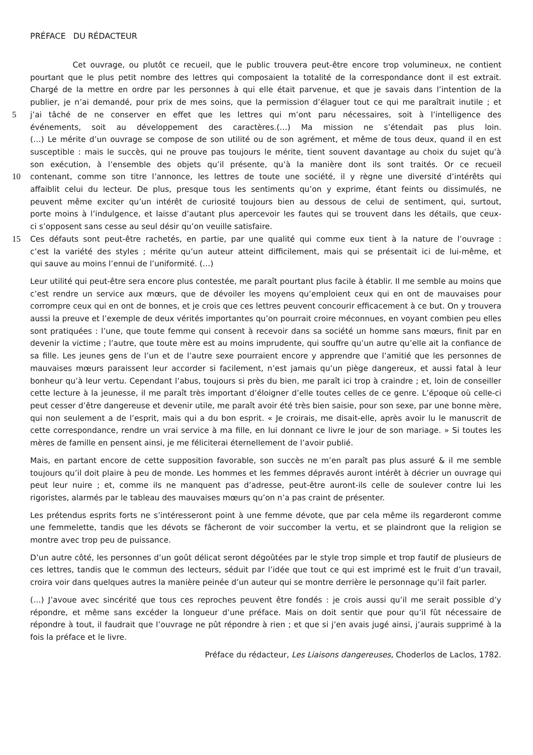PRÉFACE DU RÉDACTEUR
Cet ouvrage, ou plutôt ce recueil, que le public trouvera peut-être encore trop volumineux, ne contient
pourtant que le plus petit nombre des lettres qui composaient la totalité de la correspondance dont il est extrait.
Chargé de la mettre en ordre par les personnes à qui elle était parvenue, et que je savais dans l’intention de la
publier, je n’ai demandé, pour prix de mes soins, que la permission d’élaguer tout ce qui me paraîtrait inutile ; et
5
j’ai tâché de ne conserver en effet que les lettres qui m’ont paru nécessaires, soit à l’intelligence des
événements, soit au développement des caractères.(…) Ma mission ne s’étendait pas plus loin.
(…) Le mérite d’un ouvrage se compose de son utilité ou de son agrément, et même de tous deux, quand il en est
susceptible : mais le succès, qui ne prouve pas toujours le mérite, tient souvent davantage au choix du sujet qu’à
son exécution, à l’ensemble des objets qu’il présente, qu’à la manière dont ils sont traités. Or ce recueil
10
contenant, comme son titre l’annonce, les lettres de toute une société, il y règne une diversité d’intérêts qui
affaiblit celui du lecteur. De plus, presque tous les sentiments qu’on y exprime, étant feints ou dissimulés, ne
peuvent même exciter qu’un intérêt de curiosité toujours bien au dessous de celui de sentiment, qui, surtout,
porte moins à l’indulgence, et laisse d’autant plus apercevoir les fautes qui se trouvent dans les détails, que ceux-
ci s’opposent sans cesse au seul désir qu’on veuille satisfaire.
15
Ces défauts sont peut-être rachetés, en partie, par une qualité qui comme eux tient à la nature de l’ouvrage :
c’est la variété des styles ; mérite qu’un auteur atteint difficilement, mais qui se présentait ici de lui-même, et
qui sauve au moins l’ennui de l’uniformité. (…)
Leur utilité qui peut-être sera encore plus contestée, me paraît pourtant plus facile à établir. Il me semble au moins que c’est rendre un service aux mœurs, que de dévoiler les moyens qu’emploient ceux qui en ont de mauvaises pour corrompre ceux qui en ont de bonnes, et je crois que ces lettres peuvent concourir efficacement à ce but. On y trouvera aussi la preuve et l’exemple de deux vérités importantes qu’on pourrait croire méconnues, en voyant combien peu elles sont pratiquées : l’une, que toute femme qui consent à recevoir dans sa société un homme sans mœurs, finit par en devenir la victime ; l’autre, que toute mère est au moins imprudente, qui souffre qu’un autre qu’elle ait la confiance de sa fille. Les jeunes gens de l’un et de l’autre sexe pourraient encore y apprendre que l’amitié que les personnes de mauvaises mœurs paraissent leur accorder si facilement, n’est jamais qu’un piège dangereux, et aussi fatal à leur bonheur qu’à leur vertu. Cependant l’abus, toujours si près du bien, me paraît ici trop à craindre ; et, loin de conseiller cette lecture à la jeunesse, il me paraît très important d’éloigner d’elle toutes celles de ce genre. L’époque où celle-ci peut cesser d’être dangereuse et devenir utile, me paraît avoir été très bien saisie, pour son sexe, par une bonne mère, qui non seulement a de l’esprit, mais qui a du bon esprit. « Je croirais, me disait-elle, après avoir lu le manuscrit de cette correspondance, rendre un vrai service à ma fille, en lui donnant ce livre le jour de son mariage. » Si toutes les mères de famille en pensent ainsi, je me féliciterai éternellement de l’avoir publié.
Mais, en partant encore de cette supposition favorable, son succès ne m’en paraît pas plus assuré & il me semble toujours qu’il doit plaire à peu de monde. Les hommes et les femmes dépravés auront intérêt à décrier un ouvrage qui peut leur nuire ; et, comme ils ne manquent pas d’adresse, peut-être auront-ils celle de soulever contre lui les rigoristes, alarmés par le tableau des mauvaises mœurs qu’on n’a pas craint de présenter.
Les prétendus esprits forts ne s’intéresseront point à une femme dévote, que par cela même ils regarderont comme une femmelette, tandis que les dévots se fâcheront de voir succomber la vertu, et se plaindront que la religion se montre avec trop peu de puissance.
D’un autre côté, les personnes d’un goût délicat seront dégoûtées par le style trop simple et trop fautif de plusieurs de ces lettres, tandis que le commun des lecteurs, séduit par l’idée que tout ce qui est imprimé est le fruit d’un travail, croira voir dans quelques autres la manière peinée d’un auteur qui se montre derrière le personnage qu’il fait parler.
(…) J’avoue avec sincérité que tous ces reproches peuvent être fondés : je crois aussi qu’il me serait possible d’y répondre, et même sans excéder la longueur d’une préface. Mais on doit sentir que pour qu’il fût nécessaire de répondre à tout, il faudrait que l’ouvrage ne pût répondre à rien ; et que si j’en avais jugé ainsi, j’aurais supprimé à la fois la préface et le livre.
Préface du rédacteur, Les Liaisons dangereuses, Choderlos de Laclos, 1782.